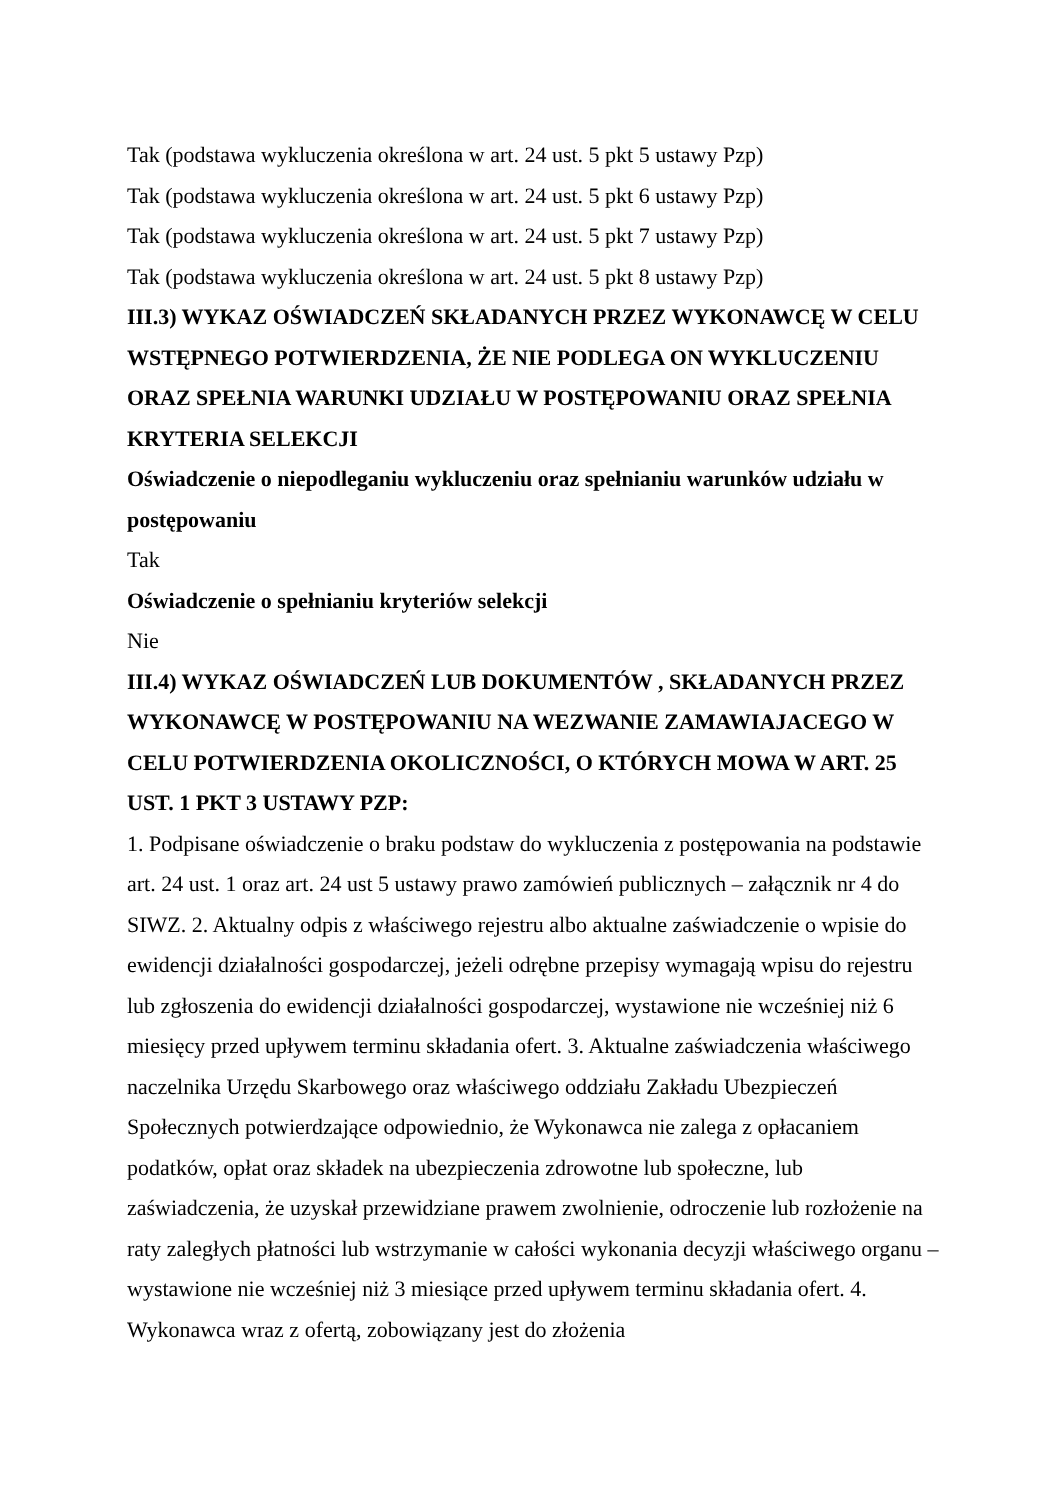Tak (podstawa wykluczenia określona w art. 24 ust. 5 pkt 5 ustawy Pzp)
Tak (podstawa wykluczenia określona w art. 24 ust. 5 pkt 6 ustawy Pzp)
Tak (podstawa wykluczenia określona w art. 24 ust. 5 pkt 7 ustawy Pzp)
Tak (podstawa wykluczenia określona w art. 24 ust. 5 pkt 8 ustawy Pzp)
III.3) WYKAZ OŚWIADCZEŃ SKŁADANYCH PRZEZ WYKONAWCĘ W CELU WSTĘPNEGO POTWIERDZENIA, ŻE NIE PODLEGA ON WYKLUCZENIU ORAZ SPEŁNIA WARUNKI UDZIAŁU W POSTĘPOWANIU ORAZ SPEŁNIA KRYTERIA SELEKCJI
Oświadczenie o niepodleganiu wykluczeniu oraz spełnianiu warunków udziału w postępowaniu
Tak
Oświadczenie o spełnianiu kryteriów selekcji
Nie
III.4) WYKAZ OŚWIADCZEŃ LUB DOKUMENTÓW , SKŁADANYCH PRZEZ WYKONAWCĘ W POSTĘPOWANIU NA WEZWANIE ZAMAWIAJACEGO W CELU POTWIERDZENIA OKOLICZNOŚCI, O KTÓRYCH MOWA W ART. 25 UST. 1 PKT 3 USTAWY PZP:
1. Podpisane oświadczenie o braku podstaw do wykluczenia z postępowania na podstawie art. 24 ust. 1 oraz art. 24 ust 5 ustawy prawo zamówień publicznych – załącznik nr 4 do SIWZ. 2. Aktualny odpis z właściwego rejestru albo aktualne zaświadczenie o wpisie do ewidencji działalności gospodarczej, jeżeli odrębne przepisy wymagają wpisu do rejestru lub zgłoszenia do ewidencji działalności gospodarczej, wystawione nie wcześniej niż 6 miesięcy przed upływem terminu składania ofert. 3. Aktualne zaświadczenia właściwego naczelnika Urzędu Skarbowego oraz właściwego oddziału Zakładu Ubezpieczeń Społecznych potwierdzające odpowiednio, że Wykonawca nie zalega z opłacaniem podatków, opłat oraz składek na ubezpieczenia zdrowotne lub społeczne, lub zaświadczenia, że uzyskał przewidziane prawem zwolnienie, odroczenie lub rozłożenie na raty zaległych płatności lub wstrzymanie w całości wykonania decyzji właściwego organu – wystawione nie wcześniej niż 3 miesiące przed upływem terminu składania ofert. 4. Wykonawca wraz z ofertą, zobowiązany jest do złożenia